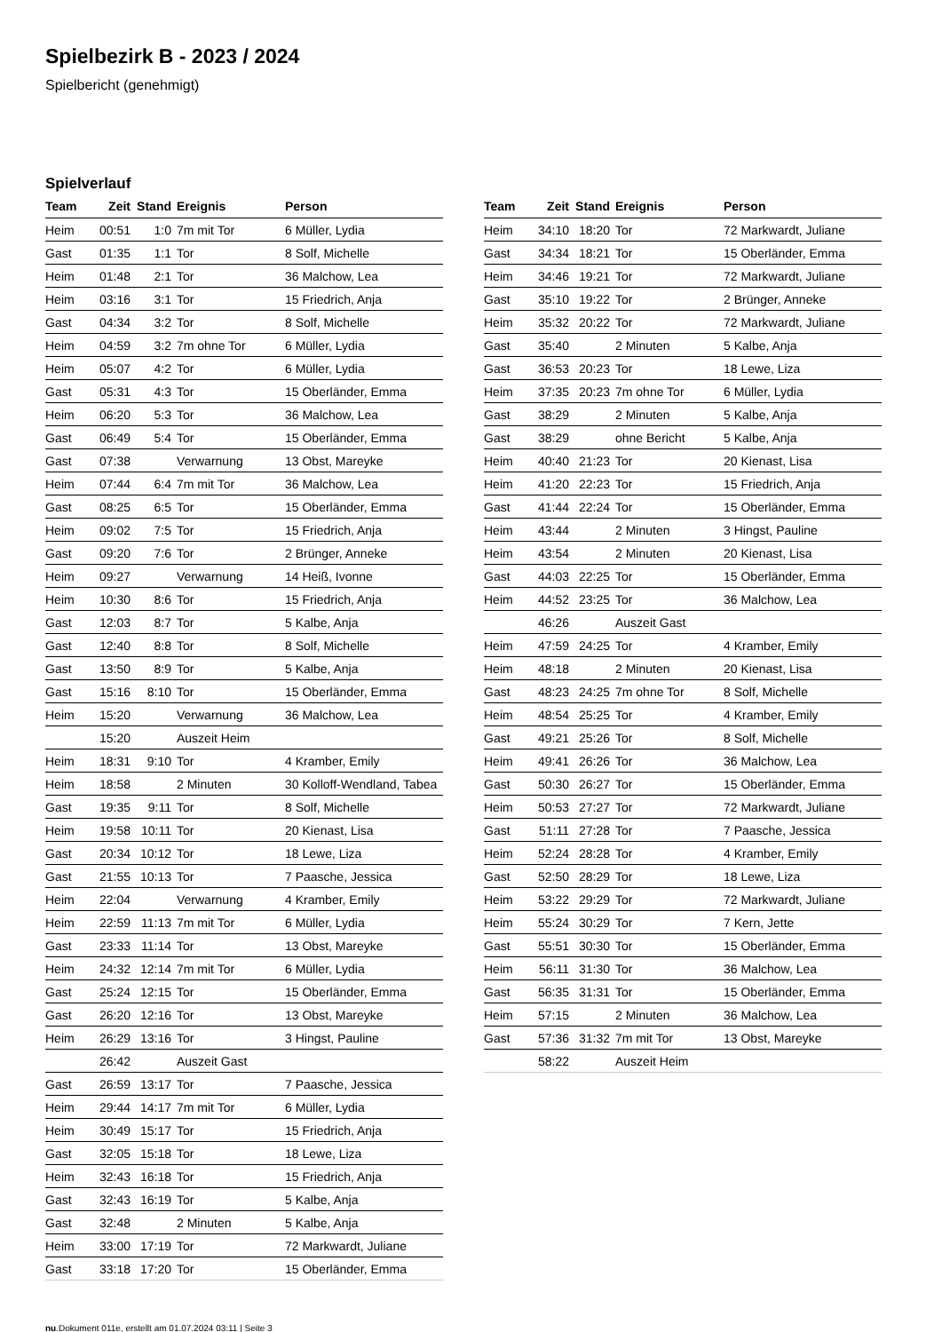Spielbezirk B - 2023 / 2024
Spielbericht (genehmigt)
Spielverlauf
| Team | Zeit | Stand | Ereignis | Person |
| --- | --- | --- | --- | --- |
| Heim | 00:51 | 1:0 | 7m mit Tor | 6 Müller, Lydia |
| Gast | 01:35 | 1:1 | Tor | 8 Solf, Michelle |
| Heim | 01:48 | 2:1 | Tor | 36 Malchow, Lea |
| Heim | 03:16 | 3:1 | Tor | 15 Friedrich, Anja |
| Gast | 04:34 | 3:2 | Tor | 8 Solf, Michelle |
| Heim | 04:59 | 3:2 | 7m ohne Tor | 6 Müller, Lydia |
| Heim | 05:07 | 4:2 | Tor | 6 Müller, Lydia |
| Gast | 05:31 | 4:3 | Tor | 15 Oberländer, Emma |
| Heim | 06:20 | 5:3 | Tor | 36 Malchow, Lea |
| Gast | 06:49 | 5:4 | Tor | 15 Oberländer, Emma |
| Gast | 07:38 | | Verwarnung | 13 Obst, Mareyke |
| Heim | 07:44 | 6:4 | 7m mit Tor | 36 Malchow, Lea |
| Gast | 08:25 | 6:5 | Tor | 15 Oberländer, Emma |
| Heim | 09:02 | 7:5 | Tor | 15 Friedrich, Anja |
| Gast | 09:20 | 7:6 | Tor | 2 Brünger, Anneke |
| Heim | 09:27 | | Verwarnung | 14 Heiß, Ivonne |
| Heim | 10:30 | 8:6 | Tor | 15 Friedrich, Anja |
| Gast | 12:03 | 8:7 | Tor | 5 Kalbe, Anja |
| Gast | 12:40 | 8:8 | Tor | 8 Solf, Michelle |
| Gast | 13:50 | 8:9 | Tor | 5 Kalbe, Anja |
| Gast | 15:16 | 8:10 | Tor | 15 Oberländer, Emma |
| Heim | 15:20 | | Verwarnung | 36 Malchow, Lea |
| | 15:20 | | Auszeit Heim | |
| Heim | 18:31 | 9:10 | Tor | 4 Kramber, Emily |
| Heim | 18:58 | | 2 Minuten | 30 Kolloff-Wendland, Tabea |
| Gast | 19:35 | 9:11 | Tor | 8 Solf, Michelle |
| Heim | 19:58 | 10:11 | Tor | 20 Kienast, Lisa |
| Gast | 20:34 | 10:12 | Tor | 18 Lewe, Liza |
| Gast | 21:55 | 10:13 | Tor | 7 Paasche, Jessica |
| Heim | 22:04 | | Verwarnung | 4 Kramber, Emily |
| Heim | 22:59 | 11:13 | 7m mit Tor | 6 Müller, Lydia |
| Gast | 23:33 | 11:14 | Tor | 13 Obst, Mareyke |
| Heim | 24:32 | 12:14 | 7m mit Tor | 6 Müller, Lydia |
| Gast | 25:24 | 12:15 | Tor | 15 Oberländer, Emma |
| Gast | 26:20 | 12:16 | Tor | 13 Obst, Mareyke |
| Heim | 26:29 | 13:16 | Tor | 3 Hingst, Pauline |
| | 26:42 | | Auszeit Gast | |
| Gast | 26:59 | 13:17 | Tor | 7 Paasche, Jessica |
| Heim | 29:44 | 14:17 | 7m mit Tor | 6 Müller, Lydia |
| Heim | 30:49 | 15:17 | Tor | 15 Friedrich, Anja |
| Gast | 32:05 | 15:18 | Tor | 18 Lewe, Liza |
| Heim | 32:43 | 16:18 | Tor | 15 Friedrich, Anja |
| Gast | 32:43 | 16:19 | Tor | 5 Kalbe, Anja |
| Gast | 32:48 | | 2 Minuten | 5 Kalbe, Anja |
| Heim | 33:00 | 17:19 | Tor | 72 Markwardt, Juliane |
| Gast | 33:18 | 17:20 | Tor | 15 Oberländer, Emma |
| Team | Zeit | Stand | Ereignis | Person |
| --- | --- | --- | --- | --- |
| Heim | 34:10 | 18:20 | Tor | 72 Markwardt, Juliane |
| Gast | 34:34 | 18:21 | Tor | 15 Oberländer, Emma |
| Heim | 34:46 | 19:21 | Tor | 72 Markwardt, Juliane |
| Gast | 35:10 | 19:22 | Tor | 2 Brünger, Anneke |
| Heim | 35:32 | 20:22 | Tor | 72 Markwardt, Juliane |
| Gast | 35:40 | | 2 Minuten | 5 Kalbe, Anja |
| Gast | 36:53 | 20:23 | Tor | 18 Lewe, Liza |
| Heim | 37:35 | 20:23 | 7m ohne Tor | 6 Müller, Lydia |
| Gast | 38:29 | | 2 Minuten | 5 Kalbe, Anja |
| Gast | 38:29 | | ohne Bericht | 5 Kalbe, Anja |
| Heim | 40:40 | 21:23 | Tor | 20 Kienast, Lisa |
| Heim | 41:20 | 22:23 | Tor | 15 Friedrich, Anja |
| Gast | 41:44 | 22:24 | Tor | 15 Oberländer, Emma |
| Heim | 43:44 | | 2 Minuten | 3 Hingst, Pauline |
| Heim | 43:54 | | 2 Minuten | 20 Kienast, Lisa |
| Gast | 44:03 | 22:25 | Tor | 15 Oberländer, Emma |
| Heim | 44:52 | 23:25 | Tor | 36 Malchow, Lea |
| | 46:26 | | Auszeit Gast | |
| Heim | 47:59 | 24:25 | Tor | 4 Kramber, Emily |
| Heim | 48:18 | | 2 Minuten | 20 Kienast, Lisa |
| Gast | 48:23 | 24:25 | 7m ohne Tor | 8 Solf, Michelle |
| Heim | 48:54 | 25:25 | Tor | 4 Kramber, Emily |
| Gast | 49:21 | 25:26 | Tor | 8 Solf, Michelle |
| Heim | 49:41 | 26:26 | Tor | 36 Malchow, Lea |
| Gast | 50:30 | 26:27 | Tor | 15 Oberländer, Emma |
| Heim | 50:53 | 27:27 | Tor | 72 Markwardt, Juliane |
| Gast | 51:11 | 27:28 | Tor | 7 Paasche, Jessica |
| Heim | 52:24 | 28:28 | Tor | 4 Kramber, Emily |
| Gast | 52:50 | 28:29 | Tor | 18 Lewe, Liza |
| Heim | 53:22 | 29:29 | Tor | 72 Markwardt, Juliane |
| Heim | 55:24 | 30:29 | Tor | 7 Kern, Jette |
| Gast | 55:51 | 30:30 | Tor | 15 Oberländer, Emma |
| Heim | 56:11 | 31:30 | Tor | 36 Malchow, Lea |
| Gast | 56:35 | 31:31 | Tor | 15 Oberländer, Emma |
| Heim | 57:15 | | 2 Minuten | 36 Malchow, Lea |
| Gast | 57:36 | 31:32 | 7m mit Tor | 13 Obst, Mareyke |
| | 58:22 | | Auszeit Heim | |
nu.Dokument 011e, erstellt am 01.07.2024 03:11 | Seite 3